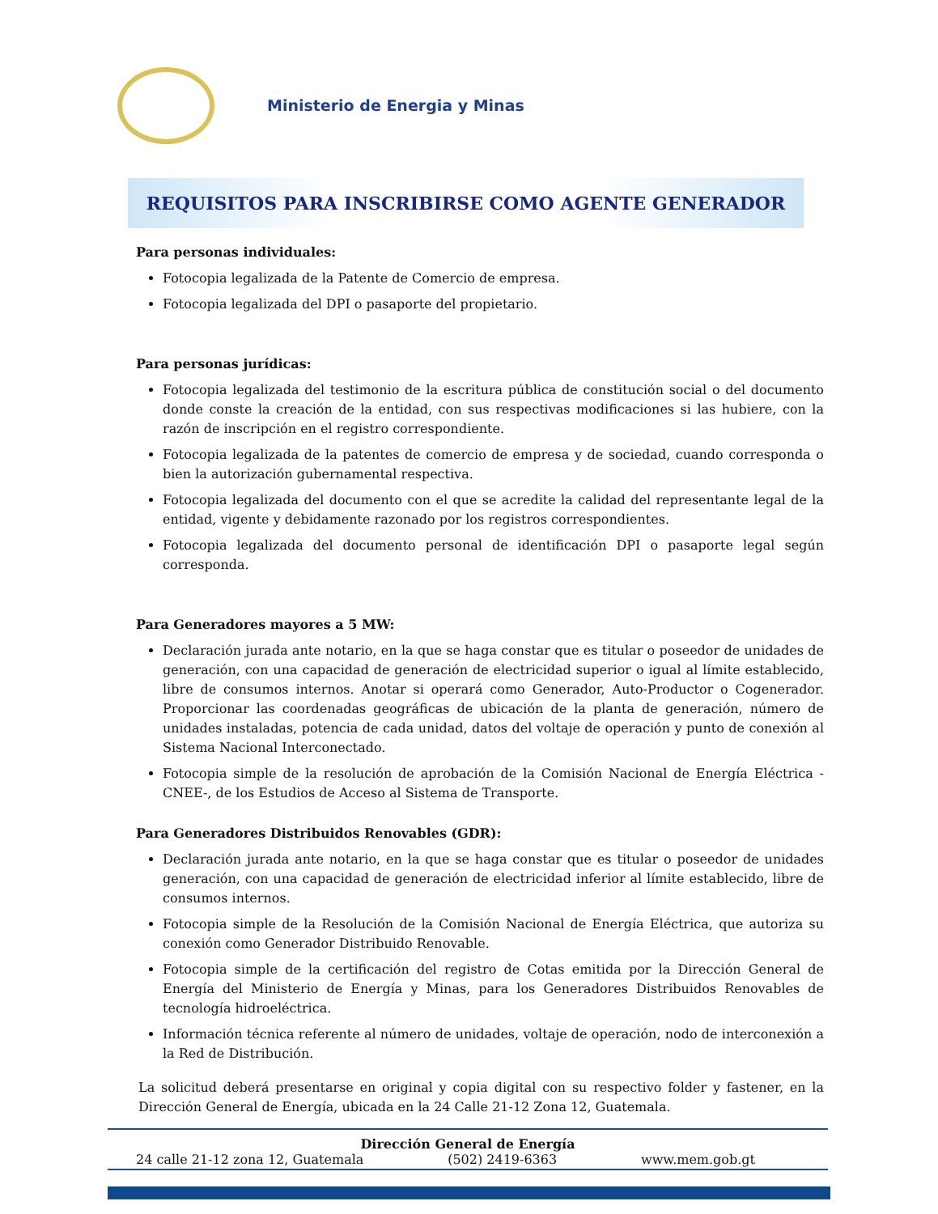Ministerio de Energia y Minas
REQUISITOS PARA INSCRIBIRSE COMO AGENTE GENERADOR
Para personas individuales:
Fotocopia legalizada de la Patente de Comercio de empresa.
Fotocopia legalizada del DPI o pasaporte del propietario.
Para personas jurídicas:
Fotocopia legalizada del testimonio de la escritura pública de constitución social o del documento donde conste la creación de la entidad, con sus respectivas modificaciones si las hubiere, con la razón de inscripción en el registro correspondiente.
Fotocopia legalizada de la patentes de comercio de empresa y de sociedad, cuando corresponda o bien la autorización gubernamental respectiva.
Fotocopia legalizada del documento con el que se acredite la calidad del representante legal de la entidad, vigente y debidamente razonado por los registros correspondientes.
Fotocopia legalizada del documento personal de identificación DPI o pasaporte legal según corresponda.
Para Generadores mayores a 5 MW:
Declaración jurada ante notario, en la que se haga constar que es titular o poseedor de unidades de generación, con una capacidad de generación de electricidad superior o igual al límite establecido, libre de consumos internos. Anotar si operará como Generador, Auto-Productor o Cogenerador. Proporcionar las coordenadas geográficas de ubicación de la planta de generación, número de unidades instaladas, potencia de cada unidad, datos del voltaje de operación y punto de conexión al Sistema Nacional Interconectado.
Fotocopia simple de la resolución de aprobación de la Comisión Nacional de Energía Eléctrica -CNEE-, de los Estudios de Acceso al Sistema de Transporte.
Para Generadores Distribuidos Renovables (GDR):
Declaración jurada ante notario, en la que se haga constar que es titular o poseedor de unidades generación, con una capacidad de generación de electricidad inferior al límite establecido, libre de consumos internos.
Fotocopia simple de la Resolución de la Comisión Nacional de Energía Eléctrica, que autoriza su conexión como Generador Distribuido Renovable.
Fotocopia simple de la certificación del registro de Cotas emitida por la Dirección General de Energía del Ministerio de Energía y Minas, para los Generadores Distribuidos Renovables de tecnología hidroeléctrica.
Información técnica referente al número de unidades, voltaje de operación, nodo de interconexión a la Red de Distribución.
La solicitud deberá presentarse en original y copia digital con su respectivo folder y fastener, en la Dirección General de Energía, ubicada en la 24 Calle 21-12 Zona 12, Guatemala.
Dirección General de Energía
24 calle 21-12 zona 12, Guatemala (502) 2419-6363 www.mem.gob.gt